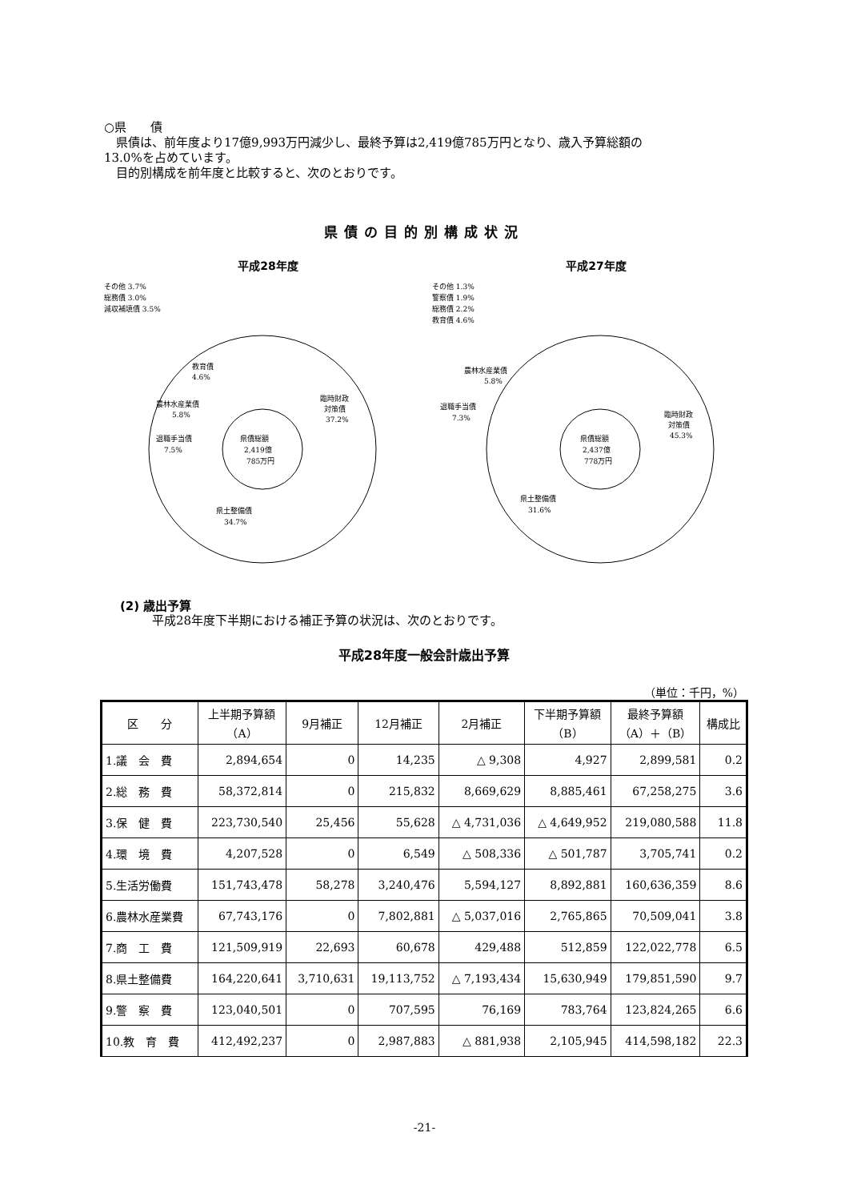○県　　債
　県債は、前年度より17億9,993万円減少し、最終予算は2,419億785万円となり、歳入予算総額の
13.0%を占めています。
　目的別構成を前年度と比較すると、次のとおりです。
県債の目的別構成状況
平成28年度
その他 3.7%
総務債 3.0%
減収補填債 3.5%
県債総額
2,419億
785万円
臨時財政
対策債
37.2%
県土整備債
34.7%
退職手当債
7.5%
農林水産業債
5.8%
教育債
4.6%
平成27年度
その他 1.3%
警察債 1.9%
総務債 2.2%
教育債 4.6%
県債総額
2,437億
778万円
臨時財政
対策債
45.3%
県土整備債
31.6%
退職手当債
7.3%
農林水産業債
5.8%
(2) 歳出予算
平成28年度下半期における補正予算の状況は、次のとおりです。
平成28年度一般会計歳出予算
（単位：千円，%）
| 区 分 | 上半期予算額 （A） | 9月補正 | 12月補正 | 2月補正 | 下半期予算額 （B） | 最終予算額 （A）＋（B） | 構成比 |
| --- | --- | --- | --- | --- | --- | --- | --- |
| 1.議 会 費 | 2,894,654 | 0 | 14,235 | △ 9,308 | 4,927 | 2,899,581 | 0.2 |
| 2.総 務 費 | 58,372,814 | 0 | 215,832 | 8,669,629 | 8,885,461 | 67,258,275 | 3.6 |
| 3.保 健 費 | 223,730,540 | 25,456 | 55,628 | △ 4,731,036 | △ 4,649,952 | 219,080,588 | 11.8 |
| 4.環 境 費 | 4,207,528 | 0 | 6,549 | △ 508,336 | △ 501,787 | 3,705,741 | 0.2 |
| 5.生活労働費 | 151,743,478 | 58,278 | 3,240,476 | 5,594,127 | 8,892,881 | 160,636,359 | 8.6 |
| 6.農林水産業費 | 67,743,176 | 0 | 7,802,881 | △ 5,037,016 | 2,765,865 | 70,509,041 | 3.8 |
| 7.商 工 費 | 121,509,919 | 22,693 | 60,678 | 429,488 | 512,859 | 122,022,778 | 6.5 |
| 8.県土整備費 | 164,220,641 | 3,710,631 | 19,113,752 | △ 7,193,434 | 15,630,949 | 179,851,590 | 9.7 |
| 9.警 察 費 | 123,040,501 | 0 | 707,595 | 76,169 | 783,764 | 123,824,265 | 6.6 |
| 10.教 育 費 | 412,492,237 | 0 | 2,987,883 | △ 881,938 | 2,105,945 | 414,598,182 | 22.3 |
-21-